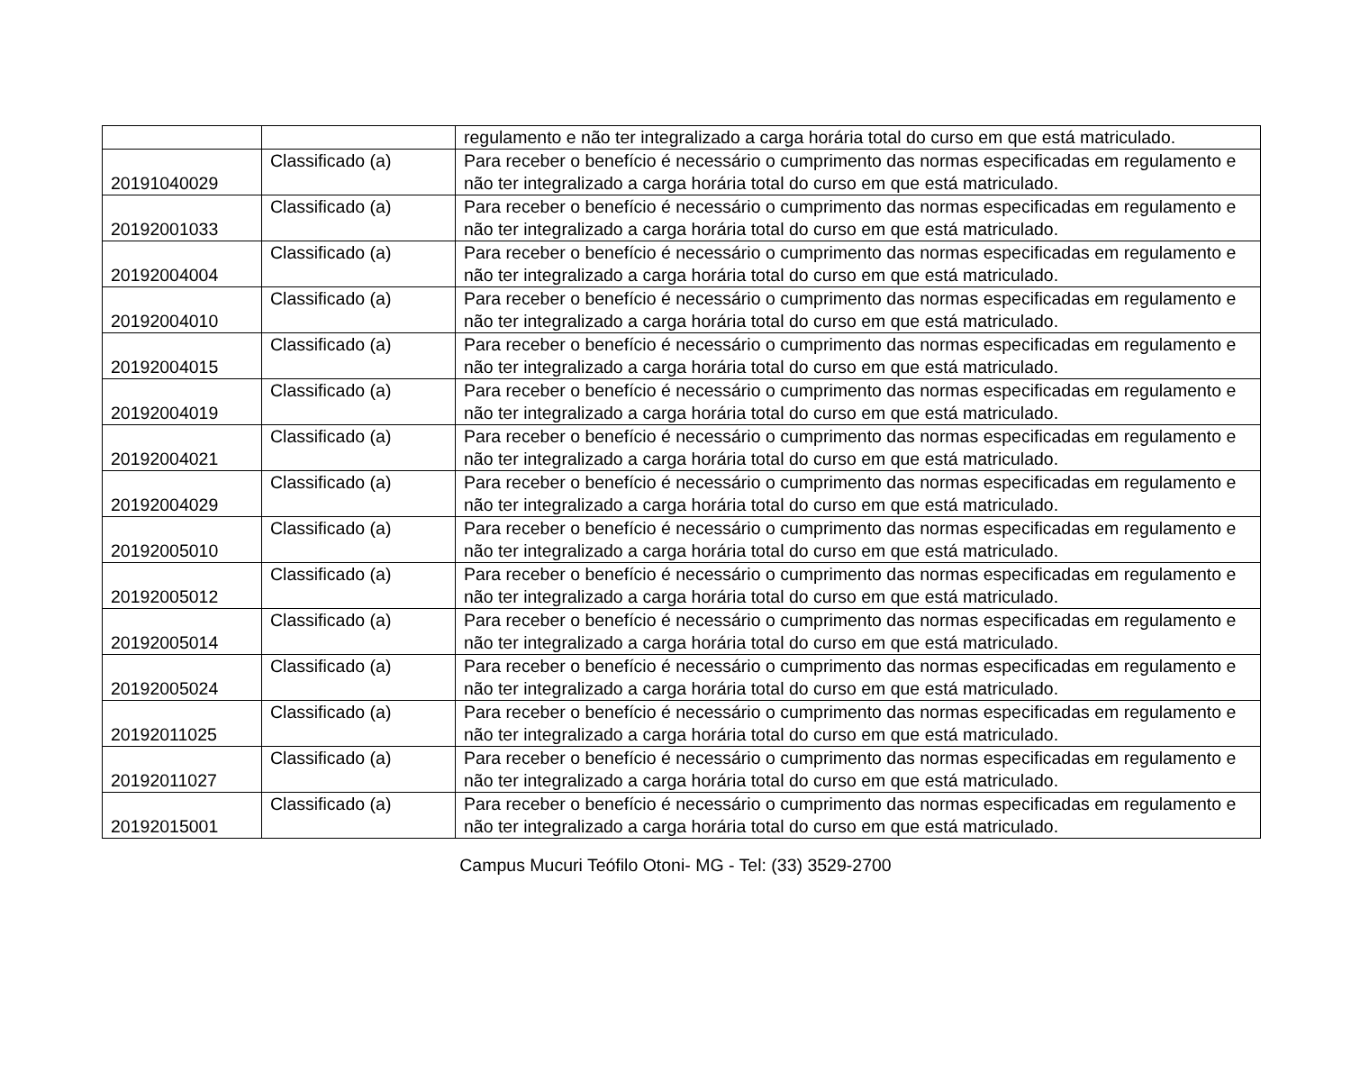| | | regulamento e não ter integralizado a carga horária total do curso em que está matriculado. |
| 20191040029 | Classificado (a) | Para receber o benefício é necessário o cumprimento das normas especificadas em regulamento e não ter integralizado a carga horária total do curso em que está matriculado. |
| 20192001033 | Classificado (a) | Para receber o benefício é necessário o cumprimento das normas especificadas em regulamento e não ter integralizado a carga horária total do curso em que está matriculado. |
| 20192004004 | Classificado (a) | Para receber o benefício é necessário o cumprimento das normas especificadas em regulamento e não ter integralizado a carga horária total do curso em que está matriculado. |
| 20192004010 | Classificado (a) | Para receber o benefício é necessário o cumprimento das normas especificadas em regulamento e não ter integralizado a carga horária total do curso em que está matriculado. |
| 20192004015 | Classificado (a) | Para receber o benefício é necessário o cumprimento das normas especificadas em regulamento e não ter integralizado a carga horária total do curso em que está matriculado. |
| 20192004019 | Classificado (a) | Para receber o benefício é necessário o cumprimento das normas especificadas em regulamento e não ter integralizado a carga horária total do curso em que está matriculado. |
| 20192004021 | Classificado (a) | Para receber o benefício é necessário o cumprimento das normas especificadas em regulamento e não ter integralizado a carga horária total do curso em que está matriculado. |
| 20192004029 | Classificado (a) | Para receber o benefício é necessário o cumprimento das normas especificadas em regulamento e não ter integralizado a carga horária total do curso em que está matriculado. |
| 20192005010 | Classificado (a) | Para receber o benefício é necessário o cumprimento das normas especificadas em regulamento e não ter integralizado a carga horária total do curso em que está matriculado. |
| 20192005012 | Classificado (a) | Para receber o benefício é necessário o cumprimento das normas especificadas em regulamento e não ter integralizado a carga horária total do curso em que está matriculado. |
| 20192005014 | Classificado (a) | Para receber o benefício é necessário o cumprimento das normas especificadas em regulamento e não ter integralizado a carga horária total do curso em que está matriculado. |
| 20192005024 | Classificado (a) | Para receber o benefício é necessário o cumprimento das normas especificadas em regulamento e não ter integralizado a carga horária total do curso em que está matriculado. |
| 20192011025 | Classificado (a) | Para receber o benefício é necessário o cumprimento das normas especificadas em regulamento e não ter integralizado a carga horária total do curso em que está matriculado. |
| 20192011027 | Classificado (a) | Para receber o benefício é necessário o cumprimento das normas especificadas em regulamento e não ter integralizado a carga horária total do curso em que está matriculado. |
| 20192015001 | Classificado (a) | Para receber o benefício é necessário o cumprimento das normas especificadas em regulamento e não ter integralizado a carga horária total do curso em que está matriculado. |
Campus Mucuri Teófilo Otoni- MG - Tel: (33) 3529-2700